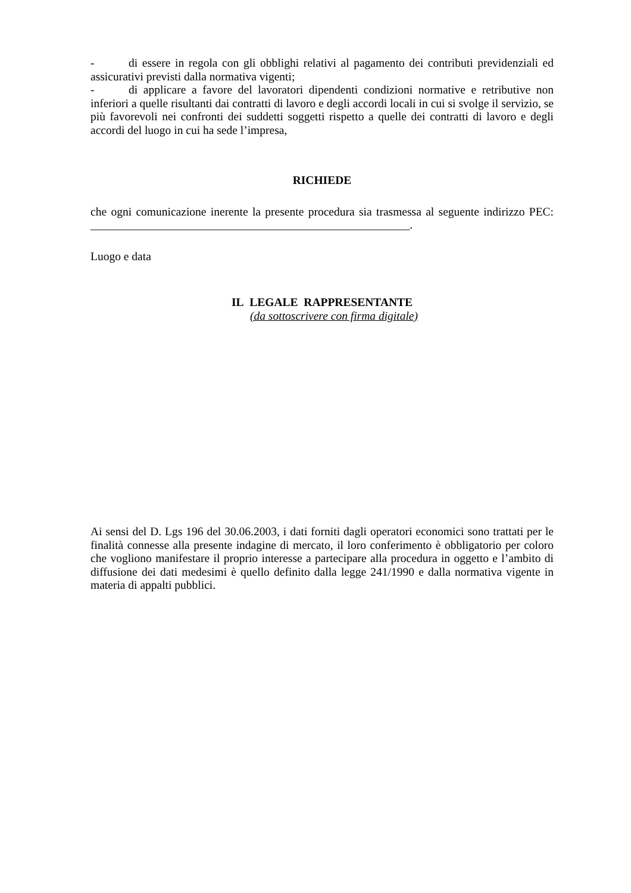- di essere in regola con gli obblighi relativi al pagamento dei contributi previdenziali ed assicurativi previsti dalla normativa vigenti;
- di applicare a favore del lavoratori dipendenti condizioni normative e retributive non inferiori a quelle risultanti dai contratti di lavoro e degli accordi locali in cui si svolge il servizio, se più favorevoli nei confronti dei suddetti soggetti rispetto a quelle dei contratti di lavoro e degli accordi del luogo in cui ha sede l’impresa,
RICHIEDE
che ogni comunicazione inerente la presente procedura sia trasmessa al seguente indirizzo PEC: _______________________________________________________.
Luogo e data
IL LEGALE RAPPRESENTANTE
(da sottoscrivere con firma digitale)
Ai sensi del D. Lgs 196 del 30.06.2003, i dati forniti dagli operatori economici sono trattati per le finalità connesse alla presente indagine di mercato, il loro conferimento è obbligatorio per coloro che vogliono manifestare il proprio interesse a partecipare alla procedura in oggetto e l’ambito di diffusione dei dati medesimi è quello definito dalla legge 241/1990 e dalla normativa vigente in materia di appalti pubblici.